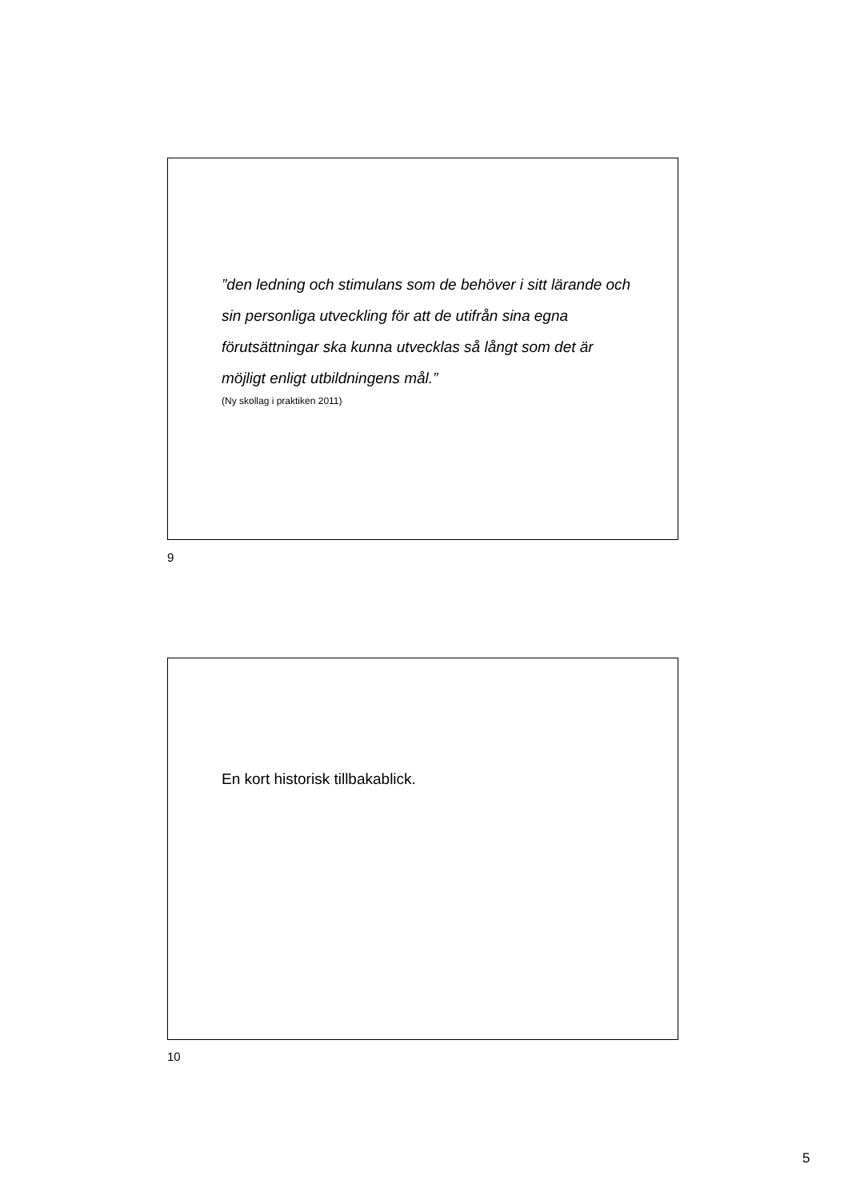”den ledning och stimulans som de behöver i sitt lärande och sin personliga utveckling för att de utifrån sina egna förutsättningar ska kunna utvecklas så långt som det är möjligt enligt utbildningens mål.”
(Ny skollag i praktiken 2011)
9
En kort historisk tillbakablick.
10
5